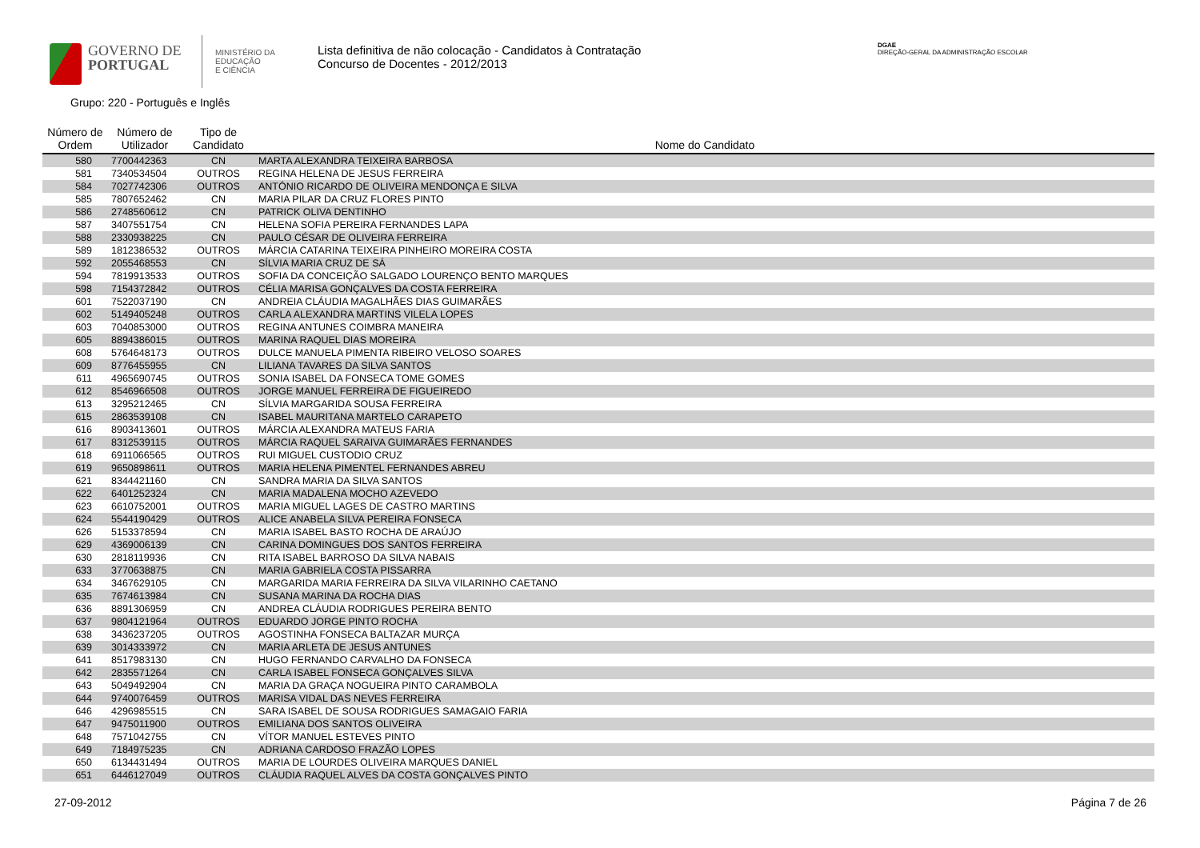GOVERNO DE
PORTUGAL
MINISTÉRIO DA EDUCAÇÃO
E CIÊNCIA
Lista definitiva de não colocação - Candidatos à Contratação
Concurso de Docentes - 2012/2013
DGAE
DIREÇÃO-GERAL DA ADMINISTRAÇÃO ESCOLAR
Grupo: 220 - Português e Inglês
| Número de Ordem | Número de Utilizador | Tipo de Candidato | Nome do Candidato |
| --- | --- | --- | --- |
| 580 | 7700442363 | CN | MARTA ALEXANDRA TEIXEIRA BARBOSA |
| 581 | 7340534504 | OUTROS | REGINA HELENA DE JESUS FERREIRA |
| 584 | 7027742306 | OUTROS | ANTÓNIO RICARDO DE OLIVEIRA MENDONÇA E SILVA |
| 585 | 7807652462 | CN | MARIA PILAR DA CRUZ FLORES PINTO |
| 586 | 2748560612 | CN | PATRICK OLIVA DENTINHO |
| 587 | 3407551754 | CN | HELENA SOFIA PEREIRA FERNANDES LAPA |
| 588 | 2330938225 | CN | PAULO CÉSAR DE OLIVEIRA FERREIRA |
| 589 | 1812386532 | OUTROS | MÁRCIA CATARINA TEIXEIRA PINHEIRO MOREIRA COSTA |
| 592 | 2055468553 | CN | SÍLVIA MARIA CRUZ DE SÁ |
| 594 | 7819913533 | OUTROS | SOFIA DA CONCEIÇÃO SALGADO LOURENÇO BENTO MARQUES |
| 598 | 7154372842 | OUTROS | CÉLIA MARISA GONÇALVES DA COSTA FERREIRA |
| 601 | 7522037190 | CN | ANDREIA CLÁUDIA MAGALHÃES DIAS GUIMARÃES |
| 602 | 5149405248 | OUTROS | CARLA ALEXANDRA MARTINS VILELA LOPES |
| 603 | 7040853000 | OUTROS | REGINA ANTUNES COIMBRA MANEIRA |
| 605 | 8894386015 | OUTROS | MARINA RAQUEL DIAS MOREIRA |
| 608 | 5764648173 | OUTROS | DULCE MANUELA PIMENTA RIBEIRO VELOSO SOARES |
| 609 | 8776455955 | CN | LILIANA TAVARES DA SILVA SANTOS |
| 611 | 4965690745 | OUTROS | SONIA ISABEL DA FONSECA TOME GOMES |
| 612 | 8546966508 | OUTROS | JORGE MANUEL FERREIRA DE FIGUEIREDO |
| 613 | 3295212465 | CN | SÍLVIA MARGARIDA SOUSA FERREIRA |
| 615 | 2863539108 | CN | ISABEL MAURITANA MARTELO CARAPETO |
| 616 | 8903413601 | OUTROS | MÁRCIA ALEXANDRA MATEUS FARIA |
| 617 | 8312539115 | OUTROS | MÁRCIA RAQUEL SARAIVA GUIMARÃES FERNANDES |
| 618 | 6911066565 | OUTROS | RUI MIGUEL CUSTODIO CRUZ |
| 619 | 9650898611 | OUTROS | MARIA HELENA PIMENTEL FERNANDES ABREU |
| 621 | 8344421160 | CN | SANDRA MARIA DA SILVA SANTOS |
| 622 | 6401252324 | CN | MARIA MADALENA MOCHO AZEVEDO |
| 623 | 6610752001 | OUTROS | MARIA MIGUEL LAGES DE CASTRO MARTINS |
| 624 | 5544190429 | OUTROS | ALICE ANABELA SILVA PEREIRA FONSECA |
| 626 | 5153378594 | CN | MARIA ISABEL BASTO ROCHA DE ARAÚJO |
| 629 | 4369006139 | CN | CARINA DOMINGUES DOS SANTOS FERREIRA |
| 630 | 2818119936 | CN | RITA ISABEL BARROSO DA SILVA NABAIS |
| 633 | 3770638875 | CN | MARIA GABRIELA COSTA PISSARRA |
| 634 | 3467629105 | CN | MARGARIDA MARIA FERREIRA DA SILVA VILARINHO CAETANO |
| 635 | 7674613984 | CN | SUSANA MARINA DA ROCHA DIAS |
| 636 | 8891306959 | CN | ANDREA CLÁUDIA RODRIGUES PEREIRA BENTO |
| 637 | 9804121964 | OUTROS | EDUARDO JORGE PINTO ROCHA |
| 638 | 3436237205 | OUTROS | AGOSTINHA FONSECA BALTAZAR MURÇA |
| 639 | 3014333972 | CN | MARIA ARLETA DE JESUS ANTUNES |
| 641 | 8517983130 | CN | HUGO FERNANDO CARVALHO DA FONSECA |
| 642 | 2835571264 | CN | CARLA ISABEL FONSECA GONÇALVES SILVA |
| 643 | 5049492904 | CN | MARIA DA GRAÇA NOGUEIRA PINTO CARAMBOLA |
| 644 | 9740076459 | OUTROS | MARISA VIDAL DAS NEVES FERREIRA |
| 646 | 4296985515 | CN | SARA ISABEL DE SOUSA RODRIGUES SAMAGAIO FARIA |
| 647 | 9475011900 | OUTROS | EMILIANA DOS SANTOS OLIVEIRA |
| 648 | 7571042755 | CN | VÍTOR MANUEL ESTEVES PINTO |
| 649 | 7184975235 | CN | ADRIANA CARDOSO FRAZÃO LOPES |
| 650 | 6134431494 | OUTROS | MARIA DE LOURDES OLIVEIRA MARQUES DANIEL |
| 651 | 6446127049 | OUTROS | CLÁUDIA RAQUEL ALVES DA COSTA GONÇALVES PINTO |
27-09-2012 Página 7 de 26